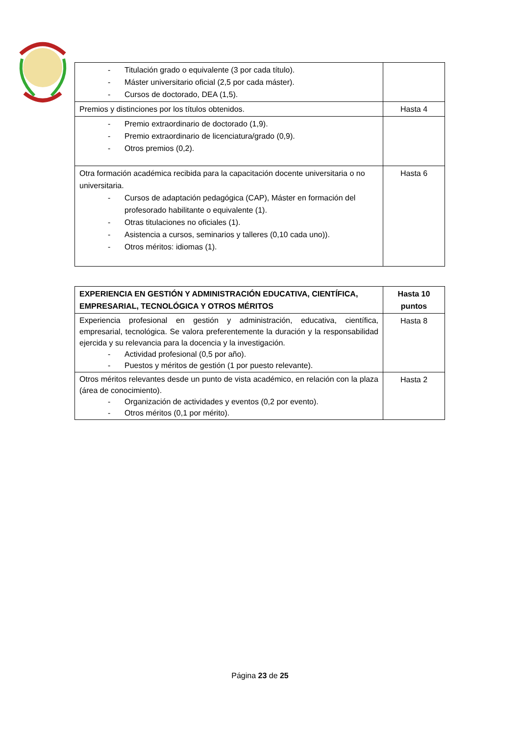| - Titulación grado o equivalente (3 por cada título). - Máster universitario oficial (2,5 por cada máster). - Cursos de doctorado, DEA (1,5). | |
| Premios y distinciones por los títulos obtenidos. | Hasta 4 |
| - Premio extraordinario de doctorado (1,9). - Premio extraordinario de licenciatura/grado (0,9). - Otros premios (0,2). | |
| Otra formación académica recibida para la capacitación docente universitaria o no universitaria. - Cursos de adaptación pedagógica (CAP), Máster en formación del profesorado habilitante o equivalente (1). - Otras titulaciones no oficiales (1). - Asistencia a cursos, seminarios y talleres (0,10 cada uno)). - Otros méritos: idiomas (1). | Hasta 6 |
| EXPERIENCIA EN GESTIÓN Y ADMINISTRACIÓN EDUCATIVA, CIENTÍFICA, EMPRESARIAL, TECNOLÓGICA Y OTROS MÉRITOS | Hasta 10 puntos |
| Experiencia profesional en gestión y administración, educativa, científica, empresarial, tecnológica. Se valora preferentemente la duración y la responsabilidad ejercida y su relevancia para la docencia y la investigación. - Actividad profesional (0,5 por año). - Puestos y méritos de gestión (1 por puesto relevante). | Hasta 8 |
| Otros méritos relevantes desde un punto de vista académico, en relación con la plaza (área de conocimiento). - Organización de actividades y eventos (0,2 por evento). - Otros méritos (0,1 por mérito). | Hasta 2 |
Página 23 de 25